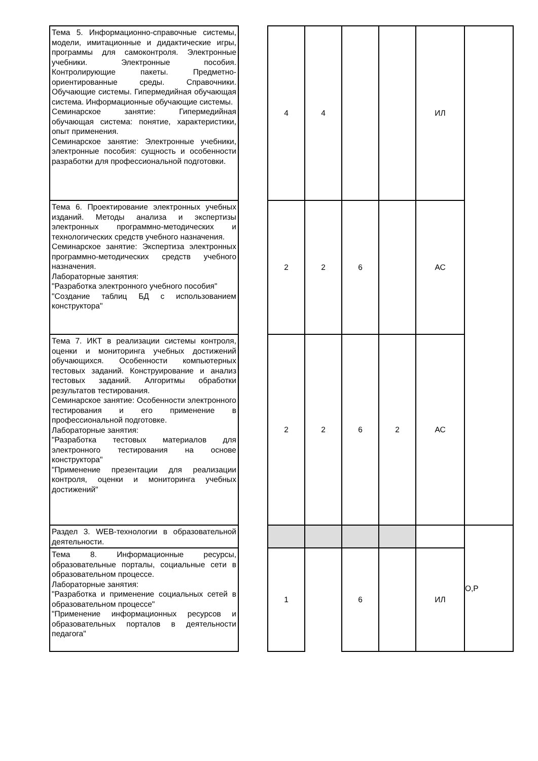| Тема 5. Информационно-справочные системы, модели, имитационные и дидактические игры, программы для самоконтроля. Электронные учебники. Электронные пособия. Контролирующие пакеты. Предметно-ориентированные среды. Справочники. Обучающие системы. Гипермедийная обучающая система. Информационные обучающие системы. Семинарское занятие: Гипермедийная обучающая система: понятие, характеристики, опыт применения. Семинарское занятие: Электронные учебники, электронные пособия: сущность и особенности разработки для профессиональной подготовки. | | 4 | 4 | | | ИЛ | |
| Тема 6. Проектирование электронных учебных изданий. Методы анализа и экспертизы электронных программно-методических и технологических средств учебного назначения. Семинарское занятие: Экспертиза электронных программно-методических средств учебного назначения. Лабораторные занятия: "Разработка электронного учебного пособия" "Создание таблиц БД с использованием конструктора" | | 2 | 2 | 6 | | АС | |
| Тема 7. ИКТ в реализации системы контроля, оценки и мониторинга учебных достижений обучающихся. Особенности компьютерных тестовых заданий. Конструирование и анализ тестовых заданий. Алгоритмы обработки результатов тестирования. Семинарское занятие: Особенности электронного тестирования и его применение в профессиональной подготовке. Лабораторные занятия: "Разработка тестовых материалов для электронного тестирования на основе конструктора" "Применение презентации для реализации контроля, оценки и мониторинга учебных достижений" | | 2 | 2 | 6 | 2 | АС | |
| Раздел 3. WEB-технологии в образовательной деятельности. | | | | | | | О,Р |
| Тема 8. Информационные ресурсы, образовательные порталы, социальные сети в образовательном процессе. Лабораторные занятия: "Разработка и применение социальных сетей в образовательном процессе" "Применение информационных ресурсов и образовательных порталов в деятельности педагога" | | 1 | | 6 | | ИЛ | |